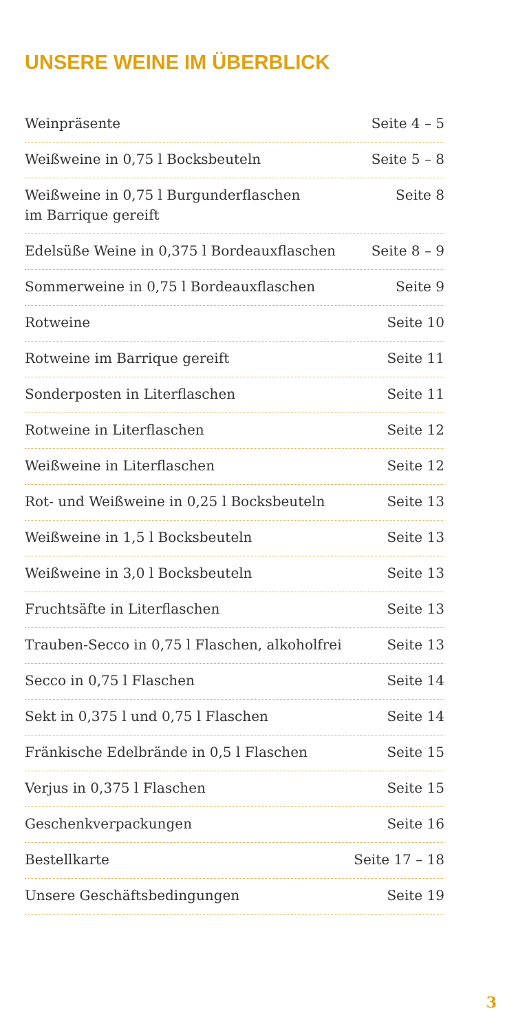UNSERE WEINE IM ÜBERBLICK
Weinpräsente Seite 4 – 5
Weißweine in 0,75 l Bocksbeuteln Seite 5 – 8
Weißweine in 0,75 l Burgunderflaschen
im Barrique gereift Seite 8
Edelsüße Weine in 0,375 l Bordeauxflaschen Seite 8 – 9
Sommerweine in 0,75 l Bordeauxflaschen Seite 9
Rotweine Seite 10
Rotweine im Barrique gereift Seite 11
Sonderposten in Literflaschen Seite 11
Rotweine in Literflaschen Seite 12
Weißweine in Literflaschen Seite 12
Rot- und Weißweine in 0,25 l Bocksbeuteln Seite 13
Weißweine in 1,5 l Bocksbeuteln Seite 13
Weißweine in 3,0 l Bocksbeuteln Seite 13
Fruchtsäfte in Literflaschen Seite 13
Trauben-Secco in 0,75 l Flaschen, alkoholfrei Seite 13
Secco in 0,75 l Flaschen Seite 14
Sekt in 0,375 l und 0,75 l Flaschen Seite 14
Fränkische Edelbrände in 0,5 l Flaschen Seite 15
Verjus in 0,375 l Flaschen Seite 15
Geschenkverpackungen Seite 16
Bestellkarte Seite 17 – 18
Unsere Geschäftsbedingungen Seite 19
3